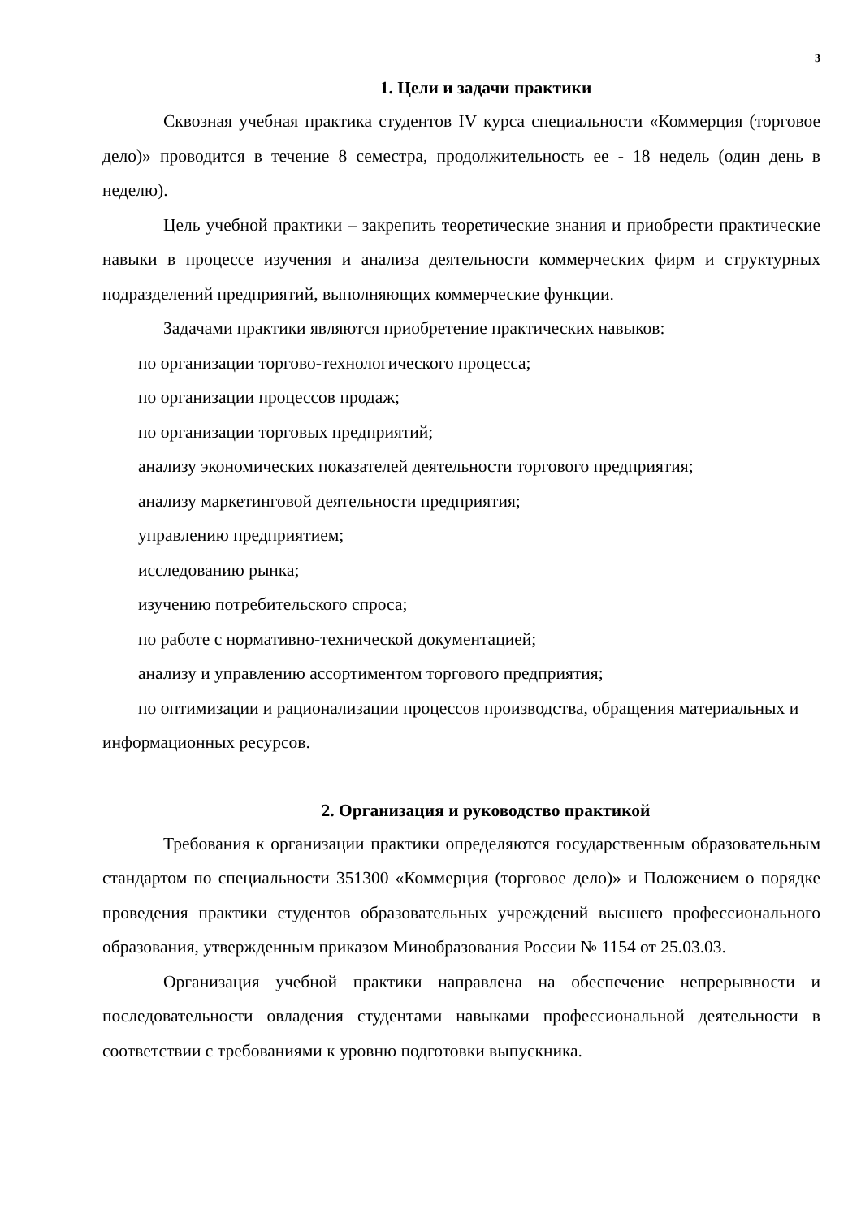3
1. Цели и задачи практики
Сквозная учебная практика студентов IV курса специальности «Коммерция (торговое дело)» проводится в течение 8 семестра, продолжительность ее - 18 недель (один день в неделю).
Цель учебной практики – закрепить теоретические знания и приобрести практические навыки в процессе изучения и анализа деятельности коммерческих фирм и структурных подразделений предприятий, выполняющих коммерческие функции.
Задачами практики являются приобретение практических навыков:
по организации торгово-технологического процесса;
по организации процессов продаж;
по организации торговых предприятий;
анализу экономических показателей деятельности торгового предприятия;
анализу маркетинговой деятельности предприятия;
управлению предприятием;
исследованию рынка;
изучению потребительского спроса;
по работе с нормативно-технической документацией;
анализу и управлению ассортиментом торгового предприятия;
по оптимизации и рационализации процессов производства, обращения материальных и информационных ресурсов.
2. Организация и руководство практикой
Требования к организации практики определяются государственным образовательным стандартом по специальности 351300 «Коммерция (торговое дело)» и Положением о порядке проведения практики студентов образовательных учреждений высшего профессионального образования, утвержденным приказом Минобразования России № 1154 от 25.03.03.
Организация учебной практики направлена на обеспечение непрерывности и последовательности овладения студентами навыками профессиональной деятельности в соответствии с требованиями к уровню подготовки выпускника.